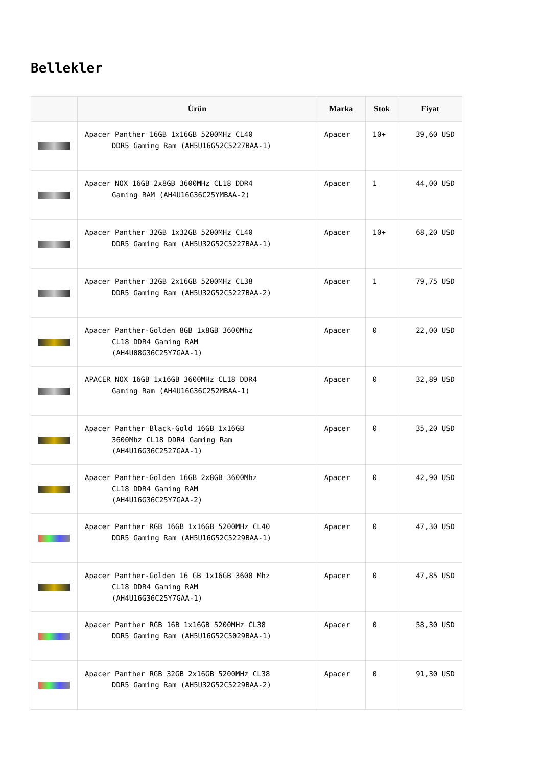Bellekler
| | Ürün | Marka | Stok | Fiyat |
| --- | --- | --- | --- | --- |
| | Apacer Panther 16GB 1x16GB 5200MHz CL40 DDR5 Gaming Ram (AH5U16G52C5227BAA-1) | Apacer | 10+ | 39,60 USD |
| | Apacer NOX 16GB 2x8GB 3600MHz CL18 DDR4 Gaming RAM (AH4U16G36C25YMBAA-2) | Apacer | 1 | 44,00 USD |
| | Apacer Panther 32GB 1x32GB 5200MHz CL40 DDR5 Gaming Ram (AH5U32G52C5227BAA-1) | Apacer | 10+ | 68,20 USD |
| | Apacer Panther 32GB 2x16GB 5200MHz CL38 DDR5 Gaming Ram (AH5U32G52C5227BAA-2) | Apacer | 1 | 79,75 USD |
| | Apacer Panther-Golden 8GB 1x8GB 3600Mhz CL18 DDR4 Gaming RAM (AH4U08G36C25Y7GAA-1) | Apacer | 0 | 22,00 USD |
| | APACER NOX 16GB 1x16GB 3600MHz CL18 DDR4 Gaming Ram (AH4U16G36C252MBAA-1) | Apacer | 0 | 32,89 USD |
| | Apacer Panther Black-Gold 16GB 1x16GB 3600Mhz CL18 DDR4 Gaming Ram (AH4U16G36C2527GAA-1) | Apacer | 0 | 35,20 USD |
| | Apacer Panther-Golden 16GB 2x8GB 3600Mhz CL18 DDR4 Gaming RAM (AH4U16G36C25Y7GAA-2) | Apacer | 0 | 42,90 USD |
| | Apacer Panther RGB 16GB 1x16GB 5200MHz CL40 DDR5 Gaming Ram (AH5U16G52C5229BAA-1) | Apacer | 0 | 47,30 USD |
| | Apacer Panther-Golden 16 GB 1x16GB 3600 Mhz CL18 DDR4 Gaming RAM (AH4U16G36C25Y7GAA-1) | Apacer | 0 | 47,85 USD |
| | Apacer Panther RGB 16B 1x16GB 5200MHz CL38 DDR5 Gaming Ram (AH5U16G52C5029BAA-1) | Apacer | 0 | 58,30 USD |
| | Apacer Panther RGB 32GB 2x16GB 5200MHz CL38 DDR5 Gaming Ram (AH5U32G52C5229BAA-2) | Apacer | 0 | 91,30 USD |